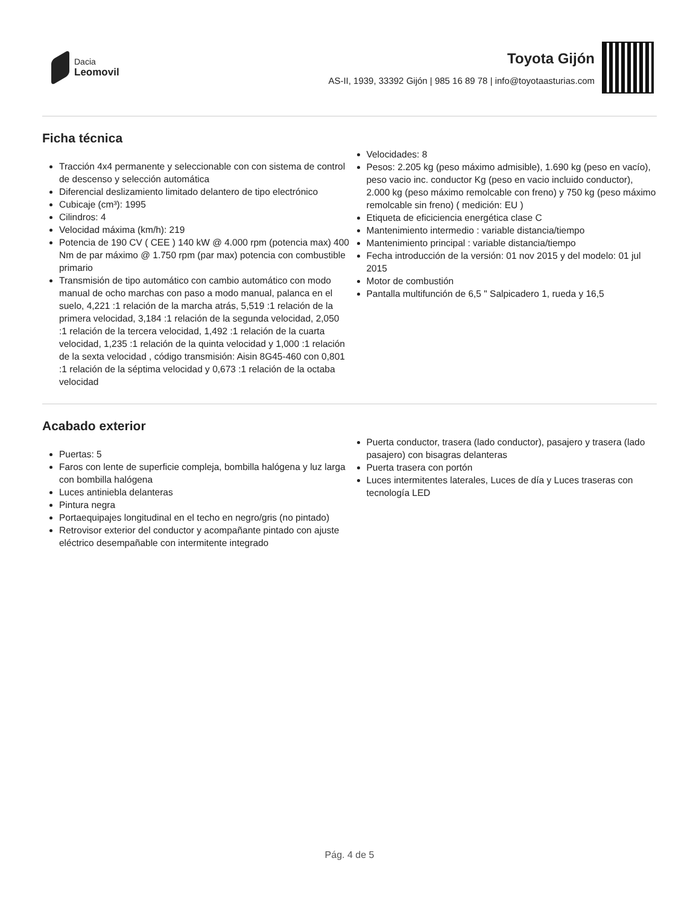Dacia
Leomovil
Toyota Gijón
AS-II, 1939, 33392 Gijón | 985 16 89 78 | info@toyotaasturias.com
Ficha técnica
Tracción 4x4 permanente y seleccionable con con sistema de control de descenso y selección automática
Diferencial deslizamiento limitado delantero de tipo electrónico
Cubicaje (cm³): 1995
Cilindros: 4
Velocidad máxima (km/h): 219
Potencia de 190 CV ( CEE ) 140 kW @ 4.000 rpm (potencia max) 400 Nm de par máximo @ 1.750 rpm (par max) potencia con combustible primario
Transmisión de tipo automático con cambio automático con modo manual de ocho marchas con paso a modo manual, palanca en el suelo, 4,221 :1 relación de la marcha atrás, 5,519 :1 relación de la primera velocidad, 3,184 :1 relación de la segunda velocidad, 2,050 :1 relación de la tercera velocidad, 1,492 :1 relación de la cuarta velocidad, 1,235 :1 relación de la quinta velocidad y 1,000 :1 relación de la sexta velocidad , código transmisión: Aisin 8G45-460 con 0,801 :1 relación de la séptima velocidad y 0,673 :1 relación de la octaba velocidad
Velocidades: 8
Pesos: 2.205 kg (peso máximo admisible), 1.690 kg (peso en vacío), peso vacio inc. conductor Kg (peso en vacio incluido conductor), 2.000 kg (peso máximo remolcable con freno) y 750 kg (peso máximo remolcable sin freno) ( medición: EU )
Etiqueta de eficiciencia energética clase C
Mantenimiento intermedio : variable distancia/tiempo
Mantenimiento principal : variable distancia/tiempo
Fecha introducción de la versión: 01 nov 2015 y del modelo: 01 jul 2015
Motor de combustión
Pantalla multifunción de 6,5 " Salpicadero 1, rueda y 16,5
Acabado exterior
Puertas: 5
Faros con lente de superficie compleja, bombilla halógena y luz larga con bombilla halógena
Luces antiniebla delanteras
Pintura negra
Portaequipajes longitudinal en el techo en negro/gris (no pintado)
Retrovisor exterior del conductor y acompañante pintado con ajuste eléctrico desempañable con intermitente integrado
Puerta conductor, trasera (lado conductor), pasajero y trasera (lado pasajero) con bisagras delanteras
Puerta trasera con portón
Luces intermitentes laterales, Luces de día y Luces traseras con tecnología LED
Pág. 4 de 5